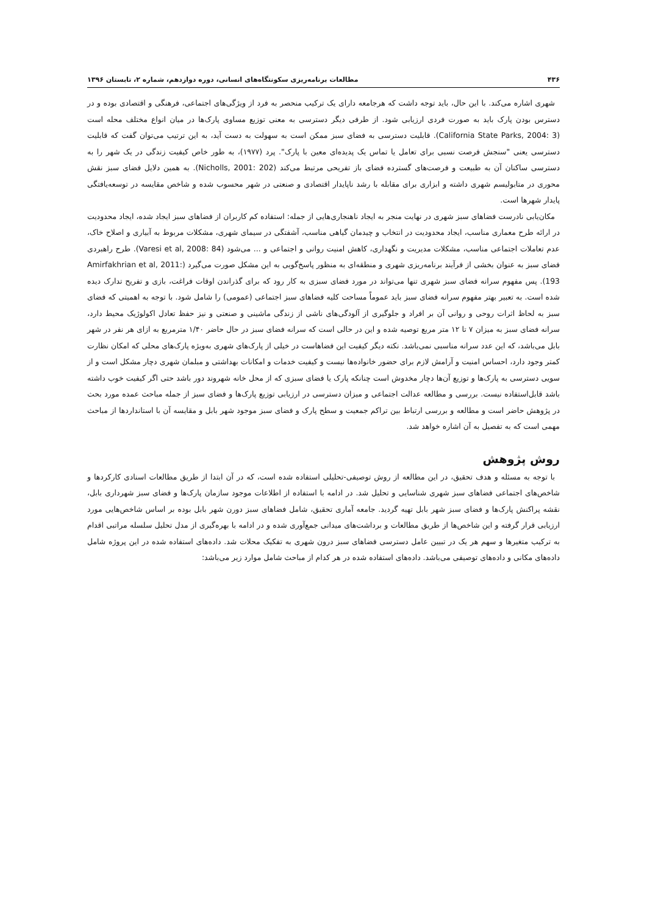۴۳۶ مطالعات برنامه‌ریزی سکونتگاه‌های انسانی، دوره دوازدهم، شماره ۲، تابستان ۱۳۹۶
شهری اشاره می‌کند. با این حال، باید توجه داشت که هرجامعه دارای یک ترکیب منحصر به فرد از ویژگی‌های اجتماعی، فرهنگی و اقتصادی بوده و در دسترس بودن پارک باید به صورت فردی ارزیابی شود. از طرفی دیگر دسترسی به معنی توزیع مساوی پارک‌ها در میان انواع مختلف محله است (California State Parks, 2004: 3). قابلیت دسترسی به فضای سبز ممکن است به سهولت به دست آید، به این ترتیب می‌توان گفت که قابلیت دسترسی یعنی "سنجش فرصت نسبی برای تعامل یا تماس یک پدیده‌ای معین با پارک". پرد (۱۹۷۷)، به طور خاص کیفیت زندگی در یک شهر را به دسترسی ساکنان آن به طبیعت و فرصت‌های گسترده فضای باز تفریحی مرتبط می‌کند (Nicholls, 2001: 202). به همین دلایل فضای سبز نقش محوری در متابولیسم شهری داشته و ابزاری برای مقابله با رشد ناپایدار اقتصادی و صنعتی در شهر محسوب شده و شاخص مقایسه در توسعه‌یافتگی پایدار شهرها است.
مکان‌یابی نادرست فضاهای سبز شهری در نهایت منجر به ایجاد ناهنجاری‌هایی از جمله: استفاده کم کاربران از فضاهای سبز ایجاد شده، ایجاد محدودیت در ارائه طرح معماری مناسب، ایجاد محدودیت در انتخاب و چیدمان گیاهی مناسب، آشفتگی در سیمای شهری، مشکلات مربوط به آبیاری و اصلاح خاک، عدم تعاملات اجتماعی مناسب، مشکلات مدیریت و نگهداری، کاهش امنیت روانی و اجتماعی و ... می‌شود (Varesi et al, 2008: 84). طرح راهبردی فضای سبز به عنوان بخشی از فرآیند برنامه‌ریزی شهری و منطقه‌ای به منظور پاسخ‌گویی به این مشکل صورت می‌گیرد (Amirfakhrian et al, 2011: 193). پس مفهوم سرانه فضای سبز شهری تنها می‌تواند در مورد فضای سبزی به کار رود که برای گذراندن اوقات فراغت، بازی و تفریح تدارک دیده شده است. به تعبیر بهتر مفهوم سرانه فضای سبز باید عموماً مساحت کلیه فضاهای سبز اجتماعی (عمومی) را شامل شود. با توجه به اهمیتی که فضای سبز به لحاظ اثرات روحی و روانی آن بر افراد و جلوگیری از آلودگی‌های ناشی از زندگی ماشینی و صنعتی و نیز حفظ تعادل اکولوژیک محیط دارد، سرانه فضای سبز به میزان ۷ تا ۱۲ متر مربع توصیه شده و این در حالی است که سرانه فضای سبز در حال حاضر ۱/۴۰ مترمربع به ازای هر نفر در شهر بابل می‌باشد، که این عدد سرانه مناسبی نمی‌باشد. نکته دیگر کیفیت این فضاهاست در خیلی از پارک‌های شهری به‌ویژه پارک‌های محلی که امکان نظارت کمتر وجود دارد، احساس امنیت و آرامش لازم برای حضور خانواده‌ها نیست و کیفیت خدمات و امکانات بهداشتی و مبلمان شهری دچار مشکل است و از سویی دسترسی به پارک‌ها و توزیع آن‌ها دچار مخدوش است چنانکه پارک یا فضای سبزی که از محل خانه شهروند دور باشد حتی اگر کیفیت خوب داشته باشد قابل‌استفاده نیست. بررسی و مطالعه عدالت اجتماعی و میزان دسترسی در ارزیابی توزیع پارک‌ها و فضای سبز از جمله مباحث عمده مورد بحث در پژوهش حاضر است و مطالعه و بررسی ارتباط بین تراکم جمعیت و سطح پارک و فضای سبز موجود شهر بابل و مقایسه آن با استانداردها از مباحث مهمی است که به تفصیل به آن اشاره خواهد شد.
روش پژوهش
با توجه به مسئله و هدف تحقیق، در این مطالعه از روش توصیفی-تحلیلی استفاده شده است، که در آن ابتدا از طریق مطالعات اسنادی کارکردها و شاخص‌های اجتماعی فضاهای سبز شهری شناسایی و تحلیل شد. در ادامه با استفاده از اطلاعات موجود سازمان پارک‌ها و فضای سبز شهرداری بابل، نقشه پراکنش پارک‌ها و فضای سبز شهر بابل تهیه گردید. جامعه آماری تحقیق، شامل فضاهای سبز دورن شهر بابل بوده بر اساس شاخص‌هایی مورد ارزیابی قرار گرفته و این شاخص‌ها از طریق مطالعات و برداشت‌های میدانی جمع‌آوری شده و در ادامه با بهره‌گیری از مدل تحلیل سلسله مراتبی اقدام به ترکیب متغیرها و سهم هر یک در تبیین عامل دسترسی فضاهای سبز درون شهری به تفکیک محلات شد. داده‌های استفاده شده در این پروژه شامل داده‌های مکانی و داده‌های توصیفی می‌باشد. داده‌های استفاده شده در هر کدام از مباحث شامل موارد زیر می‌باشد: